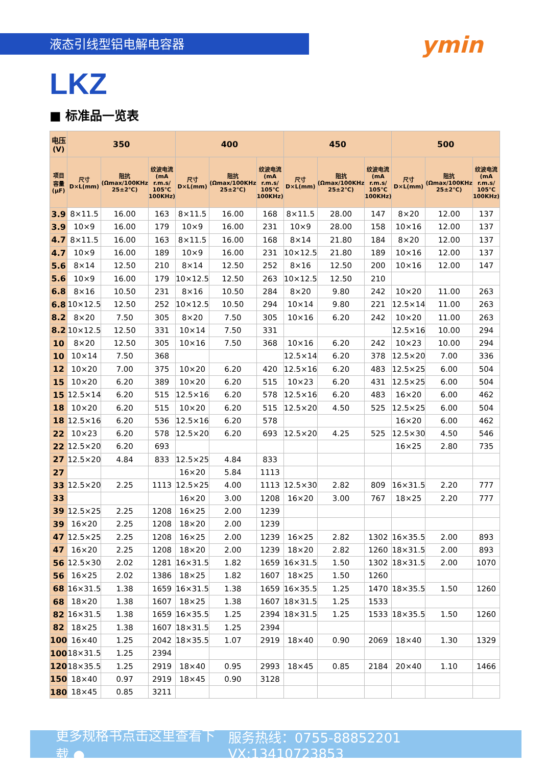液态引线型铝电解电容器
ymin
LKZ
■ 标准品一览表
| 电压(V) | 350 | | | 400 | | | 450 | | | 500 | | |
| --- | --- | --- | --- | --- | --- | --- | --- | --- | --- | --- | --- | --- |
| 项目 容量 (μF) | 尺寸 D×L(mm) | 阻抗 (Ωmax/100KHz 25±2℃) | 纹波电流 (mA r.m.s/ 105℃ 100KHz) | 尺寸 D×L(mm) | 阻抗 (Ωmax/100KHz 25±2℃) | 纹波电流 (mA r.m.s/ 105℃ 100KHz) | 尺寸 D×L(mm) | 阻抗 (Ωmax/100KHz 25±2℃) | 纹波电流 (mA r.m.s/ 105℃ 100KHz) | 尺寸 D×L(mm) | 阻抗 (Ωmax/100KHz 25±2℃) | 纹波电流 (mA r.m.s/ 105℃ 100KHz) |
| 3.9 | 8×11.5 | 16.00 | 163 | 8×11.5 | 16.00 | 168 | 8×11.5 | 28.00 | 147 | 8×20 | 12.00 | 137 |
| 3.9 | 10×9 | 16.00 | 179 | 10×9 | 16.00 | 231 | 10×9 | 28.00 | 158 | 10×16 | 12.00 | 137 |
| 4.7 | 8×11.5 | 16.00 | 163 | 8×11.5 | 16.00 | 168 | 8×14 | 21.80 | 184 | 8×20 | 12.00 | 137 |
| 4.7 | 10×9 | 16.00 | 189 | 10×9 | 16.00 | 231 | 10×12.5 | 21.80 | 189 | 10×16 | 12.00 | 137 |
| 5.6 | 8×14 | 12.50 | 210 | 8×14 | 12.50 | 252 | 8×16 | 12.50 | 200 | 10×16 | 12.00 | 147 |
| 5.6 | 10×9 | 16.00 | 179 | 10×12.5 | 12.50 | 263 | 10×12.5 | 12.50 | 210 | | | |
| 6.8 | 8×16 | 10.50 | 231 | 8×16 | 10.50 | 284 | 8×20 | 9.80 | 242 | 10×20 | 11.00 | 263 |
| 6.8 | 10×12.5 | 12.50 | 252 | 10×12.5 | 10.50 | 294 | 10×14 | 9.80 | 221 | 12.5×14 | 11.00 | 263 |
| 8.2 | 8×20 | 7.50 | 305 | 8×20 | 7.50 | 305 | 10×16 | 6.20 | 242 | 10×20 | 11.00 | 263 |
| 8.2 | 10×12.5 | 12.50 | 331 | 10×14 | 7.50 | 331 | | | | 12.5×16 | 10.00 | 294 |
| 10 | 8×20 | 12.50 | 305 | 10×16 | 7.50 | 368 | 10×16 | 6.20 | 242 | 10×23 | 10.00 | 294 |
| 10 | 10×14 | 7.50 | 368 | | | | 12.5×14 | 6.20 | 378 | 12.5×20 | 7.00 | 336 |
| 12 | 10×20 | 7.00 | 375 | 10×20 | 6.20 | 420 | 12.5×16 | 6.20 | 483 | 12.5×25 | 6.00 | 504 |
| 15 | 10×20 | 6.20 | 389 | 10×20 | 6.20 | 515 | 10×23 | 6.20 | 431 | 12.5×25 | 6.00 | 504 |
| 15 | 12.5×14 | 6.20 | 515 | 12.5×16 | 6.20 | 578 | 12.5×16 | 6.20 | 483 | 16×20 | 6.00 | 462 |
| 18 | 10×20 | 6.20 | 515 | 10×20 | 6.20 | 515 | 12.5×20 | 4.50 | 525 | 12.5×25 | 6.00 | 504 |
| 18 | 12.5×16 | 6.20 | 536 | 12.5×16 | 6.20 | 578 | | | | 16×20 | 6.00 | 462 |
| 22 | 10×23 | 6.20 | 578 | 12.5×20 | 6.20 | 693 | 12.5×20 | 4.25 | 525 | 12.5×30 | 4.50 | 546 |
| 22 | 12.5×20 | 6.20 | 693 | | | | | | | 16×25 | 2.80 | 735 |
| 27 | 12.5×20 | 4.84 | 833 | 12.5×25 | 4.84 | 833 | | | | | | |
| 27 | | | | 16×20 | 5.84 | 1113 | | | | | | |
| 33 | 12.5×20 | 2.25 | 1113 | 12.5×25 | 4.00 | 1113 | 12.5×30 | 2.82 | 809 | 16×31.5 | 2.20 | 777 |
| 33 | | | | 16×20 | 3.00 | 1208 | 16×20 | 3.00 | 767 | 18×25 | 2.20 | 777 |
| 39 | 12.5×25 | 2.25 | 1208 | 16×25 | 2.00 | 1239 | | | | | | |
| 39 | 16×20 | 2.25 | 1208 | 18×20 | 2.00 | 1239 | | | | | | |
| 47 | 12.5×25 | 2.25 | 1208 | 16×25 | 2.00 | 1239 | 16×25 | 2.82 | 1302 | 16×35.5 | 2.00 | 893 |
| 47 | 16×20 | 2.25 | 1208 | 18×20 | 2.00 | 1239 | 18×20 | 2.82 | 1260 | 18×31.5 | 2.00 | 893 |
| 56 | 12.5×30 | 2.02 | 1281 | 16×31.5 | 1.82 | 1659 | 16×31.5 | 1.50 | 1302 | 18×31.5 | 2.00 | 1070 |
| 56 | 16×25 | 2.02 | 1386 | 18×25 | 1.82 | 1607 | 18×25 | 1.50 | 1260 | | | |
| 68 | 16×31.5 | 1.38 | 1659 | 16×31.5 | 1.38 | 1659 | 16×35.5 | 1.25 | 1470 | 18×35.5 | 1.50 | 1260 |
| 68 | 18×20 | 1.38 | 1607 | 18×25 | 1.38 | 1607 | 18×31.5 | 1.25 | 1533 | | | |
| 82 | 16×31.5 | 1.38 | 1659 | 16×35.5 | 1.25 | 2394 | 18×31.5 | 1.25 | 1533 | 18×35.5 | 1.50 | 1260 |
| 82 | 18×25 | 1.38 | 1607 | 18×31.5 | 1.25 | 2394 | | | | | | |
| 100 | 16×40 | 1.25 | 2042 | 18×35.5 | 1.07 | 2919 | 18×40 | 0.90 | 2069 | 18×40 | 1.30 | 1329 |
| 100 | 18×31.5 | 1.25 | 2394 | | | | | | | | | |
| 120 | 18×35.5 | 1.25 | 2919 | 18×40 | 0.95 | 2993 | 18×45 | 0.85 | 2184 | 20×40 | 1.10 | 1466 |
| 150 | 18×40 | 0.97 | 2919 | 18×45 | 0.90 | 3128 | | | | | | |
| 180 | 18×45 | 0.85 | 3211 | | | | | | | | | |
更多规格书点击这里查看下载 ● 服务热线：0755-88852201 VX:13410723853